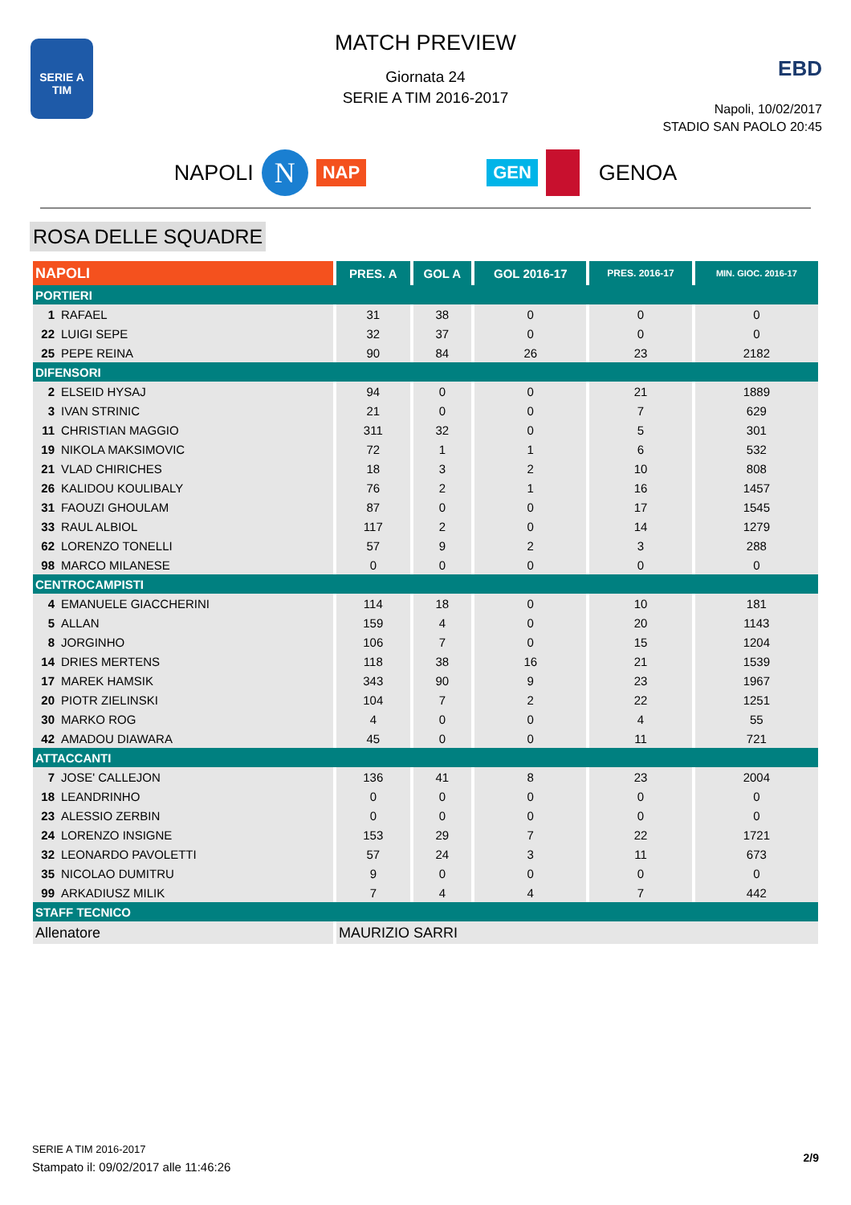SERIE A
TIM
MATCH PREVIEW
Giornata 24
SERIE A TIM 2016-2017
EBD
Napoli, 10/02/2017
STADIO SAN PAOLO 20:45
NAPOLI N NAP GEN GENOA
ROSA DELLE SQUADRE
| NAPOLI | PRES. A | GOL A | GOL 2016-17 | PRES. 2016-17 | MIN. GIOC. 2016-17 |
| --- | --- | --- | --- | --- | --- |
| PORTIERI | | | | | |
| 1 RAFAEL | 31 | 38 | 0 | 0 | 0 |
| 22 LUIGI SEPE | 32 | 37 | 0 | 0 | 0 |
| 25 PEPE REINA | 90 | 84 | 26 | 23 | 2182 |
| DIFENSORI | | | | | |
| 2 ELSEID HYSAJ | 94 | 0 | 0 | 21 | 1889 |
| 3 IVAN STRINIC | 21 | 0 | 0 | 7 | 629 |
| 11 CHRISTIAN MAGGIO | 311 | 32 | 0 | 5 | 301 |
| 19 NIKOLA MAKSIMOVIC | 72 | 1 | 1 | 6 | 532 |
| 21 VLAD CHIRICHES | 18 | 3 | 2 | 10 | 808 |
| 26 KALIDOU KOULIBALY | 76 | 2 | 1 | 16 | 1457 |
| 31 FAOUZI GHOULAM | 87 | 0 | 0 | 17 | 1545 |
| 33 RAUL ALBIOL | 117 | 2 | 0 | 14 | 1279 |
| 62 LORENZO TONELLI | 57 | 9 | 2 | 3 | 288 |
| 98 MARCO MILANESE | 0 | 0 | 0 | 0 | 0 |
| CENTROCAMPISTI | | | | | |
| 4 EMANUELE GIACCHERINI | 114 | 18 | 0 | 10 | 181 |
| 5 ALLAN | 159 | 4 | 0 | 20 | 1143 |
| 8 JORGINHO | 106 | 7 | 0 | 15 | 1204 |
| 14 DRIES MERTENS | 118 | 38 | 16 | 21 | 1539 |
| 17 MAREK HAMSIK | 343 | 90 | 9 | 23 | 1967 |
| 20 PIOTR ZIELINSKI | 104 | 7 | 2 | 22 | 1251 |
| 30 MARKO ROG | 4 | 0 | 0 | 4 | 55 |
| 42 AMADOU DIAWARA | 45 | 0 | 0 | 11 | 721 |
| ATTACCANTI | | | | | |
| 7 JOSE' CALLEJON | 136 | 41 | 8 | 23 | 2004 |
| 18 LEANDRINHO | 0 | 0 | 0 | 0 | 0 |
| 23 ALESSIO ZERBIN | 0 | 0 | 0 | 0 | 0 |
| 24 LORENZO INSIGNE | 153 | 29 | 7 | 22 | 1721 |
| 32 LEONARDO PAVOLETTI | 57 | 24 | 3 | 11 | 673 |
| 35 NICOLAO DUMITRU | 9 | 0 | 0 | 0 | 0 |
| 99 ARKADIUSZ MILIK | 7 | 4 | 4 | 7 | 442 |
| STAFF TECNICO | | | | | |
| Allenatore | MAURIZIO SARRI | | | | |
2/9
SERIE A TIM 2016-2017
Stampato il: 09/02/2017 alle 11:46:26